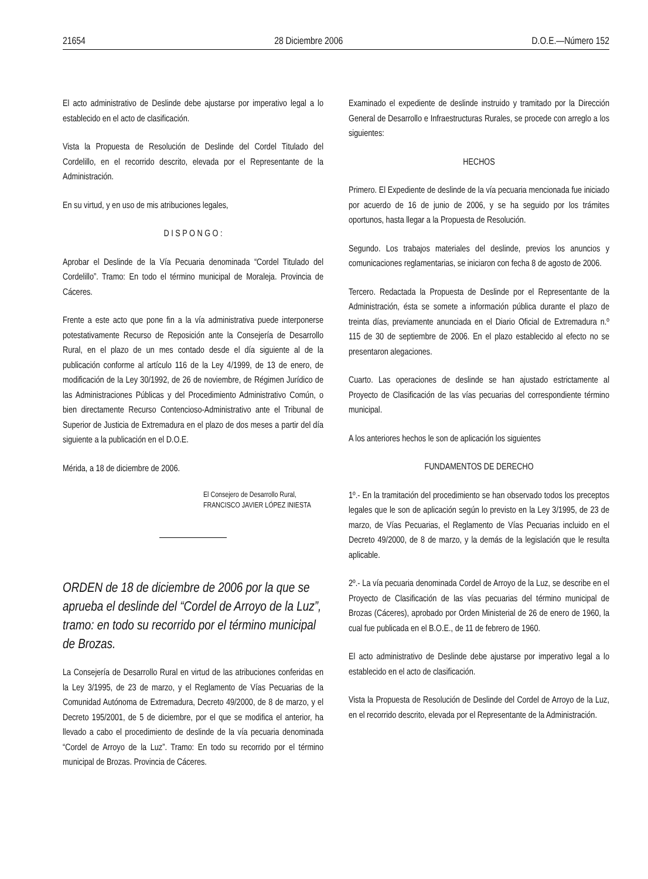21654 28 Diciembre 2006 D.O.E.—Número 152
El acto administrativo de Deslinde debe ajustarse por imperativo legal a lo establecido en el acto de clasificación.
Vista la Propuesta de Resolución de Deslinde del Cordel Titulado del Cordelillo, en el recorrido descrito, elevada por el Representante de la Administración.
En su virtud, y en uso de mis atribuciones legales,
D I S P O N G O :
Aprobar el Deslinde de la Vía Pecuaria denominada “Cordel Titulado del Cordelillo”. Tramo: En todo el término municipal de Moraleja. Provincia de Cáceres.
Frente a este acto que pone fin a la vía administrativa puede interponerse potestativamente Recurso de Reposición ante la Consejería de Desarrollo Rural, en el plazo de un mes contado desde el día siguiente al de la publicación conforme al artículo 116 de la Ley 4/1999, de 13 de enero, de modificación de la Ley 30/1992, de 26 de noviembre, de Régimen Jurídico de las Administraciones Públicas y del Procedimiento Administrativo Común, o bien directamente Recurso Contencioso-Administrativo ante el Tribunal de Superior de Justicia de Extremadura en el plazo de dos meses a partir del día siguiente a la publicación en el D.O.E.
Mérida, a 18 de diciembre de 2006.
El Consejero de Desarrollo Rural,
FRANCISCO JAVIER LÓPEZ INIESTA
ORDEN de 18 de diciembre de 2006 por la que se aprueba el deslinde del “Cordel de Arroyo de la Luz”, tramo: en todo su recorrido por el término municipal de Brozas.
La Consejería de Desarrollo Rural en virtud de las atribuciones conferidas en la Ley 3/1995, de 23 de marzo, y el Reglamento de Vías Pecuarias de la Comunidad Autónoma de Extremadura, Decreto 49/2000, de 8 de marzo, y el Decreto 195/2001, de 5 de diciembre, por el que se modifica el anterior, ha llevado a cabo el procedimiento de deslinde de la vía pecuaria denominada “Cordel de Arroyo de la Luz”. Tramo: En todo su recorrido por el término municipal de Brozas. Provincia de Cáceres.
Examinado el expediente de deslinde instruido y tramitado por la Dirección General de Desarrollo e Infraestructuras Rurales, se procede con arreglo a los siguientes:
HECHOS
Primero. El Expediente de deslinde de la vía pecuaria mencionada fue iniciado por acuerdo de 16 de junio de 2006, y se ha seguido por los trámites oportunos, hasta llegar a la Propuesta de Resolución.
Segundo. Los trabajos materiales del deslinde, previos los anuncios y comunicaciones reglamentarias, se iniciaron con fecha 8 de agosto de 2006.
Tercero. Redactada la Propuesta de Deslinde por el Representante de la Administración, ésta se somete a información pública durante el plazo de treinta días, previamente anunciada en el Diario Oficial de Extremadura n.º 115 de 30 de septiembre de 2006. En el plazo establecido al efecto no se presentaron alegaciones.
Cuarto. Las operaciones de deslinde se han ajustado estrictamente al Proyecto de Clasificación de las vías pecuarias del correspondiente término municipal.
A los anteriores hechos le son de aplicación los siguientes
FUNDAMENTOS DE DERECHO
1º.- En la tramitación del procedimiento se han observado todos los preceptos legales que le son de aplicación según lo previsto en la Ley 3/1995, de 23 de marzo, de Vías Pecuarias, el Reglamento de Vías Pecuarias incluido en el Decreto 49/2000, de 8 de marzo, y la demás de la legislación que le resulta aplicable.
2º.- La vía pecuaria denominada Cordel de Arroyo de la Luz, se describe en el Proyecto de Clasificación de las vías pecuarias del término municipal de Brozas (Cáceres), aprobado por Orden Ministerial de 26 de enero de 1960, la cual fue publicada en el B.O.E., de 11 de febrero de 1960.
El acto administrativo de Deslinde debe ajustarse por imperativo legal a lo establecido en el acto de clasificación.
Vista la Propuesta de Resolución de Deslinde del Cordel de Arroyo de la Luz, en el recorrido descrito, elevada por el Representante de la Administración.